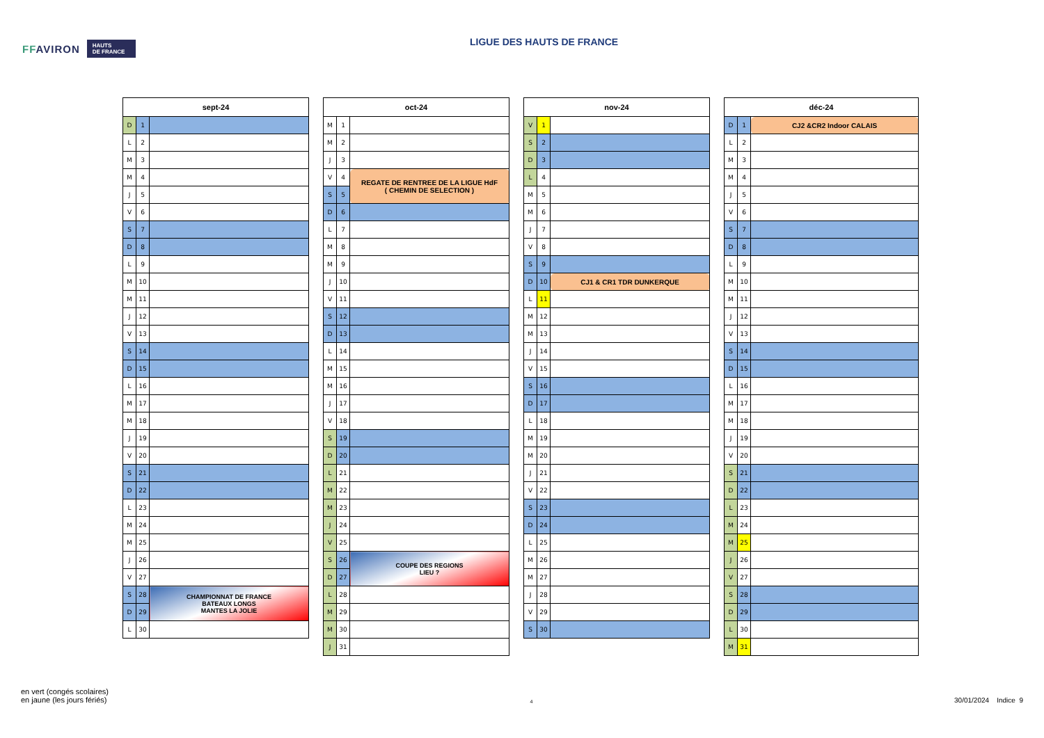FFAVIRON
HAUTS
DE FRANCE
LIGUE DES HAUTS DE FRANCE
| sept-24 | | |
| --- | --- | --- |
| D | 1 | |
| L | 2 | |
| M | 3 | |
| M | 4 | |
| J | 5 | |
| V | 6 | |
| S | 7 | |
| D | 8 | |
| L | 9 | |
| M | 10 | |
| M | 11 | |
| J | 12 | |
| V | 13 | |
| S | 14 | |
| D | 15 | |
| L | 16 | |
| M | 17 | |
| M | 18 | |
| J | 19 | |
| V | 20 | |
| S | 21 | |
| D | 22 | |
| L | 23 | |
| M | 24 | |
| M | 25 | |
| J | 26 | |
| V | 27 | |
| S | 28 | CHAMPIONNAT DE FRANCE BATEAUX LONGS MANTES LA JOLIE |
| D | 29 | |
| L | 30 | |
| oct-24 | | |
| --- | --- | --- |
| M | 1 | |
| M | 2 | |
| J | 3 | |
| V | 4 | REGATE DE RENTREE DE LA LIGUE HdF ( CHEMIN DE SELECTION ) |
| S | 5 | |
| D | 6 | |
| L | 7 | |
| M | 8 | |
| M | 9 | |
| J | 10 | |
| V | 11 | |
| S | 12 | |
| D | 13 | |
| L | 14 | |
| M | 15 | |
| M | 16 | |
| J | 17 | |
| V | 18 | |
| S | 19 | |
| D | 20 | |
| L | 21 | |
| M | 22 | |
| M | 23 | |
| J | 24 | |
| V | 25 | |
| S | 26 | COUPE DES REGIONS LIEU ? |
| D | 27 | |
| L | 28 | |
| M | 29 | |
| M | 30 | |
| J | 31 | |
| nov-24 | | |
| --- | --- | --- |
| V | 1 | |
| S | 2 | |
| D | 3 | |
| L | 4 | |
| M | 5 | |
| M | 6 | |
| J | 7 | |
| V | 8 | |
| S | 9 | |
| D | 10 | CJ1 & CR1 TDR DUNKERQUE |
| L | 11 | |
| M | 12 | |
| M | 13 | |
| J | 14 | |
| V | 15 | |
| S | 16 | |
| D | 17 | |
| L | 18 | |
| M | 19 | |
| M | 20 | |
| J | 21 | |
| V | 22 | |
| S | 23 | |
| D | 24 | |
| L | 25 | |
| M | 26 | |
| M | 27 | |
| J | 28 | |
| V | 29 | |
| S | 30 | |
| déc-24 | | |
| --- | --- | --- |
| D | 1 | CJ2 &CR2 Indoor CALAIS |
| L | 2 | |
| M | 3 | |
| M | 4 | |
| J | 5 | |
| V | 6 | |
| S | 7 | |
| D | 8 | |
| L | 9 | |
| M | 10 | |
| M | 11 | |
| J | 12 | |
| V | 13 | |
| S | 14 | |
| D | 15 | |
| L | 16 | |
| M | 17 | |
| M | 18 | |
| J | 19 | |
| V | 20 | |
| S | 21 | |
| D | 22 | |
| L | 23 | |
| M | 24 | |
| M | 25 | |
| J | 26 | |
| V | 27 | |
| S | 28 | |
| D | 29 | |
| L | 30 | |
| M | 31 | |
en vert (congés scolaires)
en jaune (les jours fériés)
4
30/01/2024 Indice 9